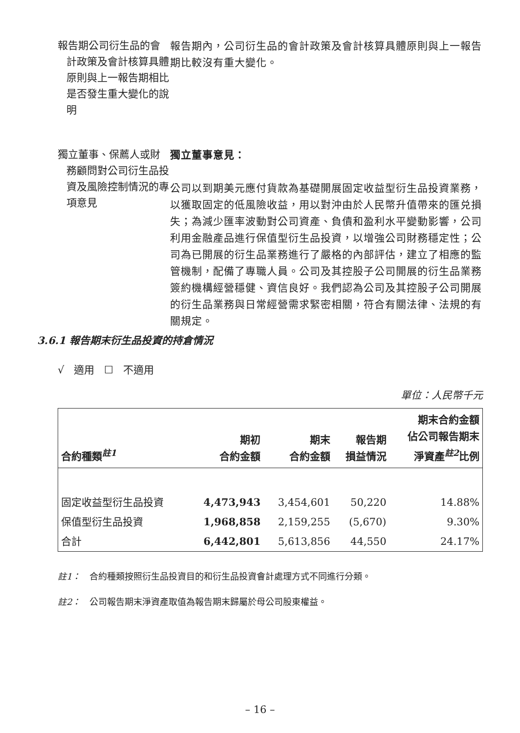報告期公司衍生品的會計政策及會計核算具體原則與上一報告期相比是否發生重大變化的說明
報告期內，公司衍生品的會計政策及會計核算具體原則與上一報告期比較沒有重大變化。
獨立董事、保薦人或財務顧問對公司衍生品投資及風險控制情況的專項意見
獨立董事意見：
公司以到期美元應付貨款為基礎開展固定收益型衍生品投資業務，以獲取固定的低風險收益，用以對沖由於人民幣升值帶來的匯兑損失；為減少匯率波動對公司資產、負債和盈利水平變動影響，公司利用金融產品進行保值型衍生品投資，以增強公司財務穩定性；公司為已開展的衍生品業務進行了嚴格的內部評估，建立了相應的監管機制，配備了專職人員。公司及其控股子公司開展的衍生品業務簽約機構經營穩健、資信良好。我們認為公司及其控股子公司開展的衍生品業務與日常經營需求緊密相關，符合有關法律、法規的有關規定。
3.6.1 報告期末衍生品投資的持倉情況
√ 適用 ☐ 不適用
單位：人民幣千元
| 合約種類<sup>註1</sup> | 期初 合約金額 | 期末 合約金額 | 報告期 損益情況 | 期末合約金額 佔公司報告期末 淨資產<sup>註2</sup>比例 |
| --- | --- | --- | --- | --- |
| 固定收益型衍生品投資 | 4,473,943 | 3,454,601 | 50,220 | 14.88% |
| 保值型衍生品投資 | 1,968,858 | 2,159,255 | (5,670) | 9.30% |
| 合計 | 6,442,801 | 5,613,856 | 44,550 | 24.17% |
註1： 合約種類按照衍生品投資目的和衍生品投資會計處理方式不同進行分類。
註2： 公司報告期末淨資產取值為報告期末歸屬於母公司股東權益。
– 16 –